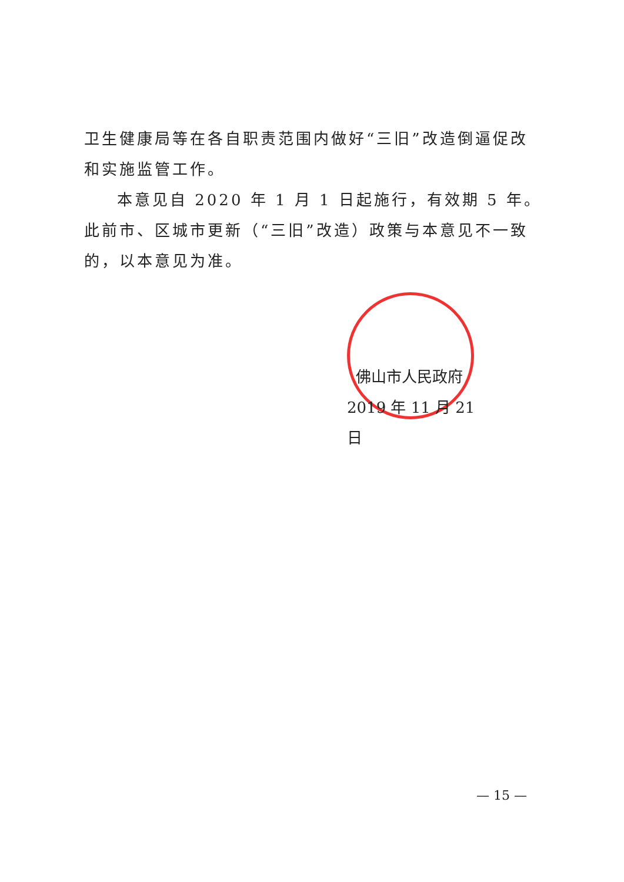卫生健康局等在各自职责范围内做好“三旧”改造倒逼促改和实施监管工作。
本意见自 2020 年 1 月 1 日起施行，有效期 5 年。此前市、区城市更新（“三旧”改造）政策与本意见不一致的，以本意见为准。
佛山市人民政府
2019 年 11 月 21 日
— 15 —